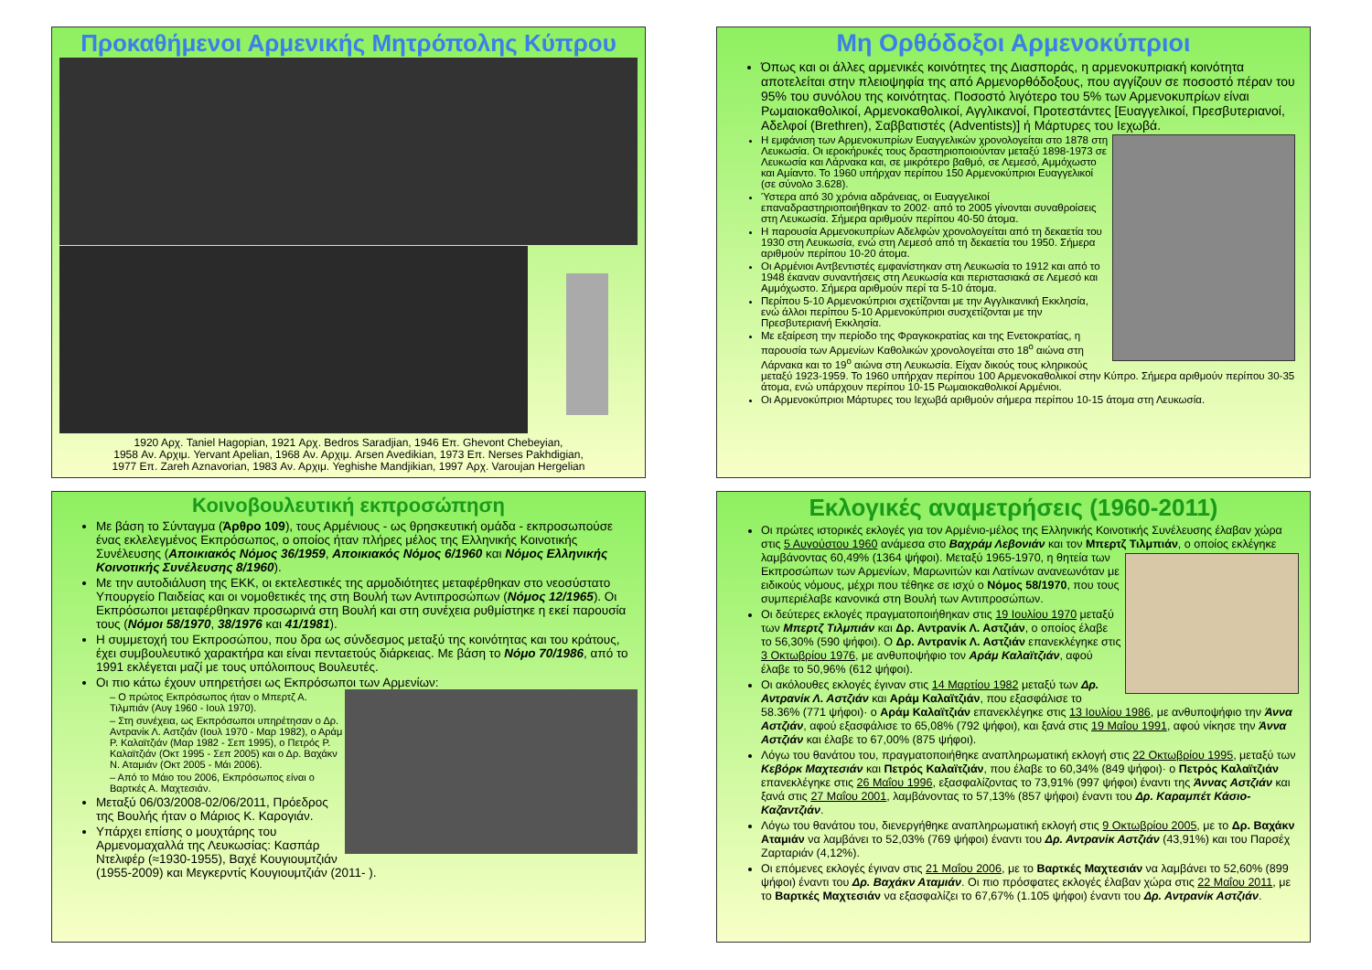Προκαθήμενοι Αρμενικής Μητρόπολης Κύπρου
1920 Αρχ. Taniel Hagopian, 1921 Αρχ. Bedros Saradjian, 1946 Επ. Ghevont Chebeyian,
1958 Αν. Αρχιμ. Yervant Apelian, 1968 Αν. Αρχιμ. Arsen Avedikian, 1973 Επ. Nerses Pakhdigian,
1977 Επ. Zareh Aznavorian, 1983 Αν. Αρχιμ. Yeghishe Mandjikian, 1997 Αρχ. Varoujan Hergelian
Μη Ορθόδοξοι Αρμενοκύπριοι
Όπως και οι άλλες αρμενικές κοινότητες της Διασποράς, η αρμενοκυπριακή κοινότητα αποτελείται στην πλειοψηφία της από Αρμενορθόδοξους, που αγγίζουν σε ποσοστό πέραν του 95% του συνόλου της κοινότητας. Ποσοστό λιγότερο του 5% των Αρμενοκυπρίων είναι Ρωμαιοκαθολικοί, Αρμενοκαθολικοί, Αγγλικανοί, Προτεστάντες [Ευαγγελικοί, Πρεσβυτεριανοί, Αδελφοί (Brethren), Σαββατιστές (Adventists)] ή Μάρτυρες του Ιεχωβά.
Η εμφάνιση των Αρμενοκυπρίων Ευαγγελικών χρονολογείται στο 1878 στη Λευκωσία. Οι ιεροκήρυκές τους δραστηριοποιούνταν μεταξύ 1898-1973 σε Λευκωσία και Λάρνακα και, σε μικρότερο βαθμό, σε Λεμεσό, Αμμόχωστο και Αμίαντο. Το 1960 υπήρχαν περίπου 150 Αρμενοκύπριοι Ευαγγελικοί (σε σύνολο 3.628).
Ύστερα από 30 χρόνια αδράνειας, οι Ευαγγελικοί επαναδραστηριοποιήθηκαν το 2002· από το 2005 γίνονται συναθροίσεις στη Λευκωσία. Σήμερα αριθμούν περίπου 40-50 άτομα.
Η παρουσία Αρμενοκυπρίων Αδελφών χρονολογείται από τη δεκαετία του 1930 στη Λευκωσία, ενώ στη Λεμεσό από τη δεκαετία του 1950. Σήμερα αριθμούν περίπου 10-20 άτομα.
Οι Αρμένιοι Αντβεντιστές εμφανίστηκαν στη Λευκωσία το 1912 και από το 1948 έκαναν συναντήσεις στη Λευκωσία και περιστασιακά σε Λεμεσό και Αμμόχωστο. Σήμερα αριθμούν περί τα 5-10 άτομα.
Περίπου 5-10 Αρμενοκύπριοι σχετίζονται με την Αγγλικανική Εκκλησία, ενώ άλλοι περίπου 5-10 Αρμενοκύπριοι συσχετίζονται με την Πρεσβυτεριανή Εκκλησία.
Με εξαίρεση την περίοδο της Φραγκοκρατίας και της Ενετοκρατίας, η παρουσία των Αρμενίων Καθολικών χρονολογείται στο 18<sup>ο</sup> αιώνα στη Λάρνακα και το 19<sup>ο</sup> αιώνα στη Λευκωσία. Είχαν δικούς τους κληρικούς μεταξύ 1923-1959. Το 1960 υπήρχαν περίπου 100 Αρμενοκαθολικοί στην Κύπρο. Σήμερα αριθμούν περίπου 30-35 άτομα, ενώ υπάρχουν περίπου 10-15 Ρωμαιοκαθολικοί Αρμένιοι.
Οι Αρμενοκύπριοι Μάρτυρες του Ιεχωβά αριθμούν σήμερα περίπου 10-15 άτομα στη Λευκωσία.
Κοινοβουλευτική εκπροσώπηση
Με βάση το Σύνταγμα (Άρθρο 109), τους Αρμένιους - ως θρησκευτική ομάδα - εκπροσωπούσε ένας εκλελεγμένος Εκπρόσωπος, ο οποίος ήταν πλήρες μέλος της Ελληνικής Κοινοτικής Συνέλευσης (Αποικιακός Νόμος 36/1959, Αποικιακός Νόμος 6/1960 και Νόμος Ελληνικής Κοινοτικής Συνέλευσης 8/1960).
Με την αυτοδιάλυση της ΕΚΚ, οι εκτελεστικές της αρμοδιότητες μεταφέρθηκαν στο νεοσύστατο Υπουργείο Παιδείας και οι νομοθετικές της στη Βουλή των Αντιπροσώπων (Νόμος 12/1965). Οι Εκπρόσωποι μεταφέρθηκαν προσωρινά στη Βουλή και στη συνέχεια ρυθμίστηκε η εκεί παρουσία τους (Νόμοι 58/1970, 38/1976 και 41/1981).
Η συμμετοχή του Εκπροσώπου, που δρα ως σύνδεσμος μεταξύ της κοινότητας και του κράτους, έχει συμβουλευτικό χαρακτήρα και είναι πενταετούς διάρκειας. Με βάση το Νόμο 70/1986, από το 1991 εκλέγεται μαζί με τους υπόλοιπους Βουλευτές.
Οι πιο κάτω έχουν υπηρετήσει ως Εκπρόσωποι των Αρμενίων:
– Ο πρώτος Εκπρόσωπος ήταν ο Μπερτζ Α. Τιλμπιάν (Αυγ 1960 - Ιουλ 1970).
– Στη συνέχεια, ως Εκπρόσωποι υπηρέτησαν ο Δρ. Αντρανίκ Λ. Αστζιάν (Ιουλ 1970 - Μαρ 1982), ο Αράμ Ρ. Καλαϊτζιάν (Μαρ 1982 - Σεπ 1995), ο Πετρός Ρ. Καλαϊτζιάν (Οκτ 1995 - Σεπ 2005) και ο Δρ. Βαχάκν Ν. Αταμιάν (Οκτ 2005 - Μάι 2006).
– Από το Μάιο του 2006, Εκπρόσωπος είναι ο Βαρτκές Α. Μαχτεσιάν.
Μεταξύ 06/03/2008-02/06/2011, Πρόεδρος της Βουλής ήταν ο Μάριος Κ. Καρογιάν.
Υπάρχει επίσης ο μουχτάρης του Αρμενομαχαλλά της Λευκωσίας: Κασπάρ Ντελιφέρ (≈1930-1955), Βαχέ Κουγιουμτζιάν (1955-2009) και Μεγκερντίς Κουγιουμτζιάν (2011- ).
Εκλογικές αναμετρήσεις (1960-2011)
Οι πρώτες ιστορικές εκλογές για τον Αρμένιο-μέλος της Ελληνικής Κοινοτικής Συνέλευσης έλαβαν χώρα στις 5 Αυγούστου 1960 ανάμεσα στο Βαχράμ Λεβονιάν και τον Μπερτζ Τιλμπιάν, ο οποίος εκλέγηκε λαμβάνοντας 60,49% (1364 ψήφοι). Μεταξύ 1965-1970, η
θητεία των Εκπροσώπων των Αρμενίων, Μαρωνιτών και Λατίνων ανανεωνόταν με ειδικούς νόμους, μέχρι που τέθηκε σε ισχύ ο Νόμος 58/1970, που τους συμπεριέλαβε κανονικά στη Βουλή των Αντιπροσώπων.
Οι δεύτερες εκλογές πραγματοποιήθηκαν στις 19 Ιουλίου 1970 μεταξύ των Μπερτζ Τιλμπιάν και Δρ. Αντρανίκ Λ. Αστζιάν, ο οποίος έλαβε το 56,30% (590 ψήφοι). Ο Δρ. Αντρανίκ Λ. Αστζιάν επανεκλέγηκε στις 3 Οκτωβρίου 1976, με ανθυποψήφιο τον Αράμ Καλαϊτζιάν, αφού έλαβε το 50,96% (612 ψήφοι).
Οι ακόλουθες εκλογές έγιναν στις 14 Μαρτίου 1982 μεταξύ των Δρ. Αντρανίκ Λ. Αστζιάν και Αράμ Καλαϊτζιάν, που εξασφάλισε το 58.36% (771 ψήφοι)· ο Αράμ Καλαϊτζιάν επανεκλέγηκε στις 13 Ιουλίου 1986, με ανθυποψήφιο την Άννα Αστζιάν, αφού εξασφάλισε το 65,08% (792 ψήφοι), και ξανά στις 19 Μαΐου 1991, αφού νίκησε την Άννα Αστζιάν και έλαβε το 67,00% (875 ψήφοι).
Λόγω του θανάτου του, πραγματοποιήθηκε αναπληρωματική εκλογή στις 22 Οκτωβρίου 1995, μεταξύ των Κεβόρκ Μαχτεσιάν και Πετρός Καλαϊτζιάν, που έλαβε το 60,34% (849 ψήφοι)· ο Πετρός Καλαϊτζιάν επανεκλέγηκε στις 26 Μαΐου 1996, εξασφαλίζοντας το 73,91% (997 ψήφοι) έναντι της Άννας Αστζιάν και ξανά στις 27 Μαΐου 2001, λαμβάνοντας το 57,13% (857 ψήφοι) έναντι του Δρ. Καραμπέτ Κάσιο-Καζαντζιάν.
Λόγω του θανάτου του, διενεργήθηκε αναπληρωματική εκλογή στις 9 Οκτωβρίου 2005, με το Δρ. Βαχάκν Αταμιάν να λαμβάνει το 52,03% (769 ψήφοι) έναντι του Δρ. Αντρανίκ Αστζιάν (43,91%) και του Παρσέχ Ζαρταριάν (4,12%).
Οι επόμενες εκλογές έγιναν στις 21 Μαΐου 2006, με το Βαρτκές Μαχτεσιάν να λαμβάνει το 52,60% (899 ψήφοι) έναντι του Δρ. Βαχάκν Αταμιάν. Οι πιο πρόσφατες εκλογές έλαβαν χώρα στις 22 Μαΐου 2011, με το Βαρτκές Μαχτεσιάν να εξασφαλίζει το 67,67% (1.105 ψήφοι) έναντι του Δρ. Αντρανίκ Αστζιάν.